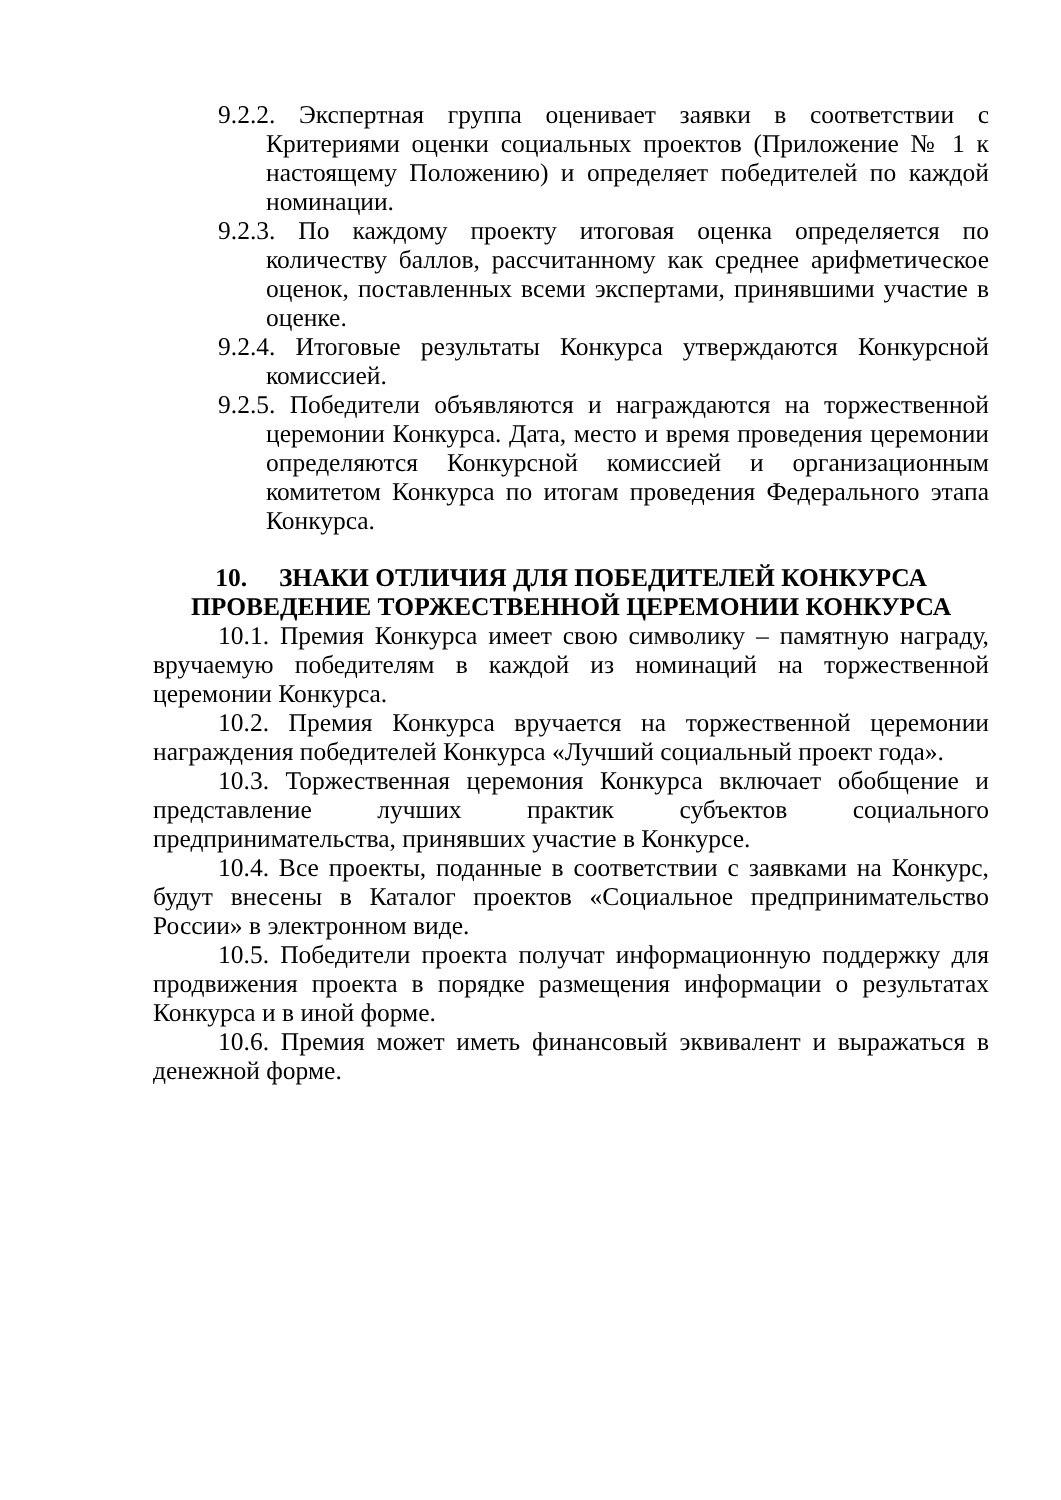9.2.2. Экспертная группа оценивает заявки в соответствии с Критериями оценки социальных проектов (Приложение № 1 к настоящему Положению) и определяет победителей по каждой номинации.
9.2.3. По каждому проекту итоговая оценка определяется по количеству баллов, рассчитанному как среднее арифметическое оценок, поставленных всеми экспертами, принявшими участие в оценке.
9.2.4. Итоговые результаты Конкурса утверждаются Конкурсной комиссией.
9.2.5. Победители объявляются и награждаются на торжественной церемонии Конкурса. Дата, место и время проведения церемонии определяются Конкурсной комиссией и организационным комитетом Конкурса по итогам проведения Федерального этапа Конкурса.
10. ЗНАКИ ОТЛИЧИЯ ДЛЯ ПОБЕДИТЕЛЕЙ КОНКУРСА
ПРОВЕДЕНИЕ ТОРЖЕСТВЕННОЙ ЦЕРЕМОНИИ КОНКУРСА
10.1. Премия Конкурса имеет свою символику – памятную награду, вручаемую победителям в каждой из номинаций на торжественной церемонии Конкурса.
10.2. Премия Конкурса вручается на торжественной церемонии награждения победителей Конкурса «Лучший социальный проект года».
10.3. Торжественная церемония Конкурса включает обобщение и представление лучших практик субъектов социального предпринимательства, принявших участие в Конкурсе.
10.4. Все проекты, поданные в соответствии с заявками на Конкурс, будут внесены в Каталог проектов «Социальное предпринимательство России» в электронном виде.
10.5. Победители проекта получат информационную поддержку для продвижения проекта в порядке размещения информации о результатах Конкурса и в иной форме.
10.6. Премия может иметь финансовый эквивалент и выражаться в денежной форме.